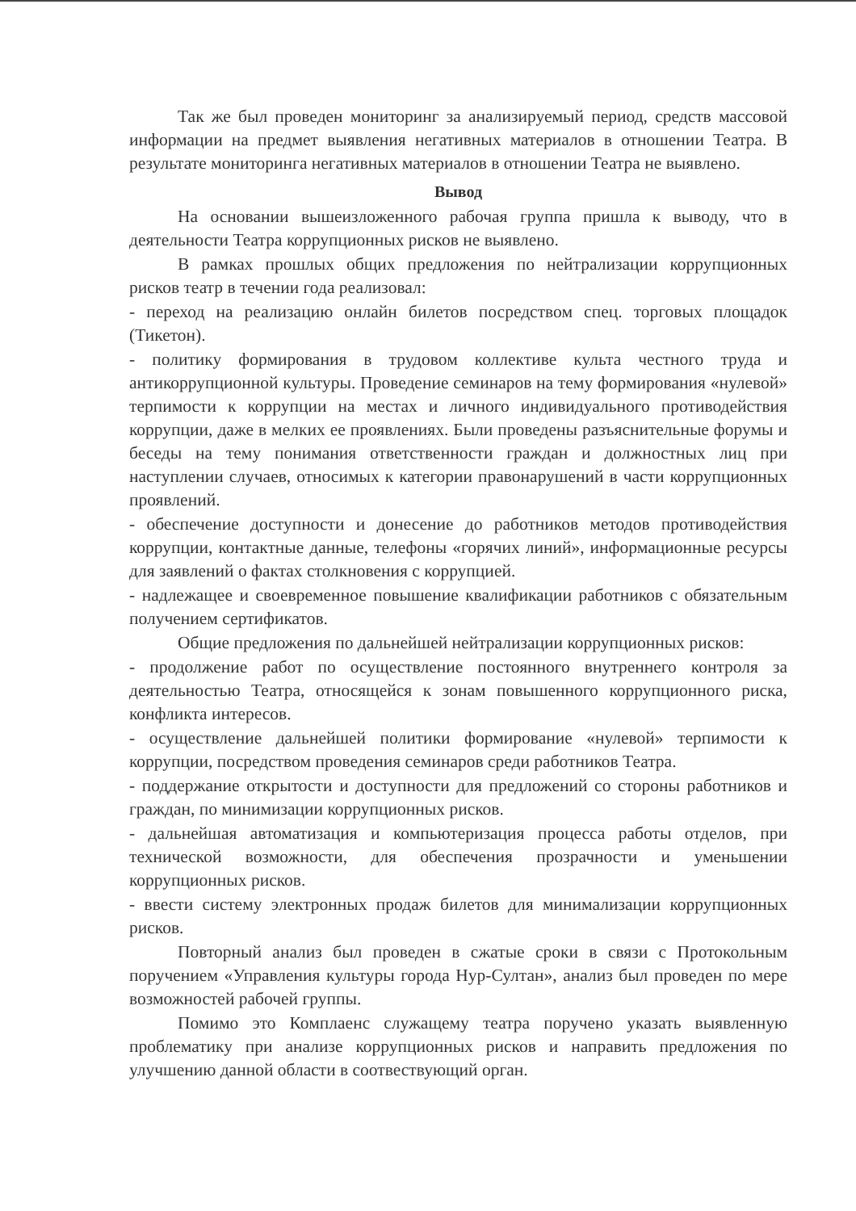Так же был проведен мониторинг за анализируемый период, средств массовой информации на предмет выявления негативных материалов в отношении Театра. В результате мониторинга негативных материалов в отношении Театра не выявлено.
Вывод
На основании вышеизложенного рабочая группа пришла к выводу, что в деятельности Театра коррупционных рисков не выявлено.
В рамках прошлых общих предложения по нейтрализации коррупционных рисков театр в течении года реализовал:
- переход на реализацию онлайн билетов посредством спец. торговых площадок (Тикетон).
- политику формирования в трудовом коллективе культа честного труда и антикоррупционной культуры. Проведение семинаров на тему формирования «нулевой» терпимости к коррупции на местах и личного индивидуального противодействия коррупции, даже в мелких ее проявлениях. Были проведены разъяснительные форумы и беседы на тему понимания ответственности граждан и должностных лиц при наступлении случаев, относимых к категории правонарушений в части коррупционных проявлений.
- обеспечение доступности и донесение до работников методов противодействия коррупции, контактные данные, телефоны «горячих линий», информационные ресурсы для заявлений о фактах столкновения с коррупцией.
- надлежащее и своевременное повышение квалификации работников с обязательным получением сертификатов.
Общие предложения по дальнейшей нейтрализации коррупционных рисков:
- продолжение работ по осуществление постоянного внутреннего контроля за деятельностью Театра, относящейся к зонам повышенного коррупционного риска, конфликта интересов.
- осуществление дальнейшей политики формирование «нулевой» терпимости к коррупции, посредством проведения семинаров среди работников Театра.
- поддержание открытости и доступности для предложений со стороны работников и граждан, по минимизации коррупционных рисков.
- дальнейшая автоматизация и компьютеризация процесса работы отделов, при технической возможности, для обеспечения прозрачности и уменьшении коррупционных рисков.
- ввести систему электронных продаж билетов для минимализации коррупционных рисков.
Повторный анализ был проведен в сжатые сроки в связи с Протокольным поручением «Управления культуры города Нур-Султан», анализ был проведен по мере возможностей рабочей группы.
Помимо это Комплаенс служащему театра поручено указать выявленную проблематику при анализе коррупционных рисков и направить предложения по улучшению данной области в соотвествующий орган.